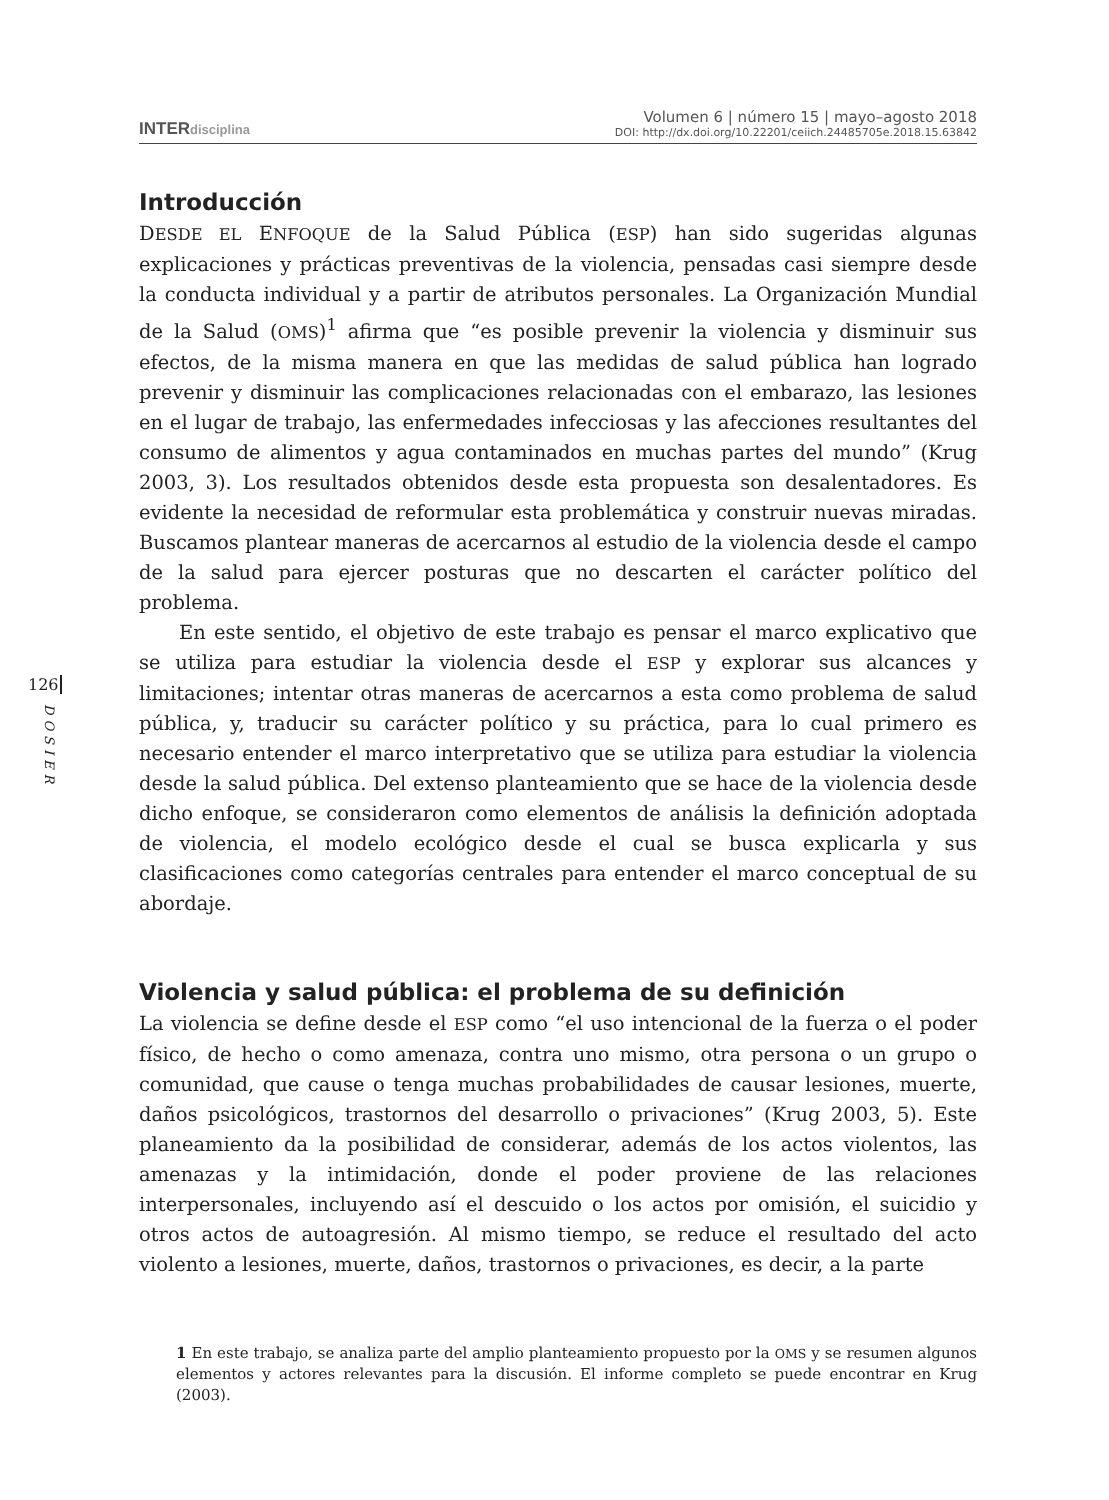INTERdisciplina
Volumen 6 | número 15 | mayo–agosto 2018
DOI: http://dx.doi.org/10.22201/ceiich.24485705e.2018.15.63842
126
DOSIER
Introducción
DESDE EL ENFOQUE de la Salud Pública (ESP) han sido sugeridas algunas explicaciones y prácticas preventivas de la violencia, pensadas casi siempre desde la conducta individual y a partir de atributos personales. La Organización Mundial de la Salud (OMS)<sup>1</sup> afirma que “es posible prevenir la violencia y disminuir sus efectos, de la misma manera en que las medidas de salud pública han logrado prevenir y disminuir las complicaciones relacionadas con el embarazo, las lesiones en el lugar de trabajo, las enfermedades infecciosas y las afecciones resultantes del consumo de alimentos y agua contaminados en muchas partes del mundo” (Krug 2003, 3). Los resultados obtenidos desde esta propuesta son desalentadores. Es evidente la necesidad de reformular esta problemática y construir nuevas miradas. Buscamos plantear maneras de acercarnos al estudio de la violencia desde el campo de la salud para ejercer posturas que no descarten el carácter político del problema.
En este sentido, el objetivo de este trabajo es pensar el marco explicativo que se utiliza para estudiar la violencia desde el ESP y explorar sus alcances y limitaciones; intentar otras maneras de acercarnos a esta como problema de salud pública, y, traducir su carácter político y su práctica, para lo cual primero es necesario entender el marco interpretativo que se utiliza para estudiar la violencia desde la salud pública. Del extenso planteamiento que se hace de la violencia desde dicho enfoque, se consideraron como elementos de análisis la definición adoptada de violencia, el modelo ecológico desde el cual se busca explicarla y sus clasificaciones como categorías centrales para entender el marco conceptual de su abordaje.
Violencia y salud pública: el problema de su definición
La violencia se define desde el ESP como “el uso intencional de la fuerza o el poder físico, de hecho o como amenaza, contra uno mismo, otra persona o un grupo o comunidad, que cause o tenga muchas probabilidades de causar lesiones, muerte, daños psicológicos, trastornos del desarrollo o privaciones” (Krug 2003, 5). Este planeamiento da la posibilidad de considerar, además de los actos violentos, las amenazas y la intimidación, donde el poder proviene de las relaciones interpersonales, incluyendo así el descuido o los actos por omisión, el suicidio y otros actos de autoagresión. Al mismo tiempo, se reduce el resultado del acto violento a lesiones, muerte, daños, trastornos o privaciones, es decir, a la parte
1 En este trabajo, se analiza parte del amplio planteamiento propuesto por la OMS y se resumen algunos elementos y actores relevantes para la discusión. El informe completo se puede encontrar en Krug (2003).